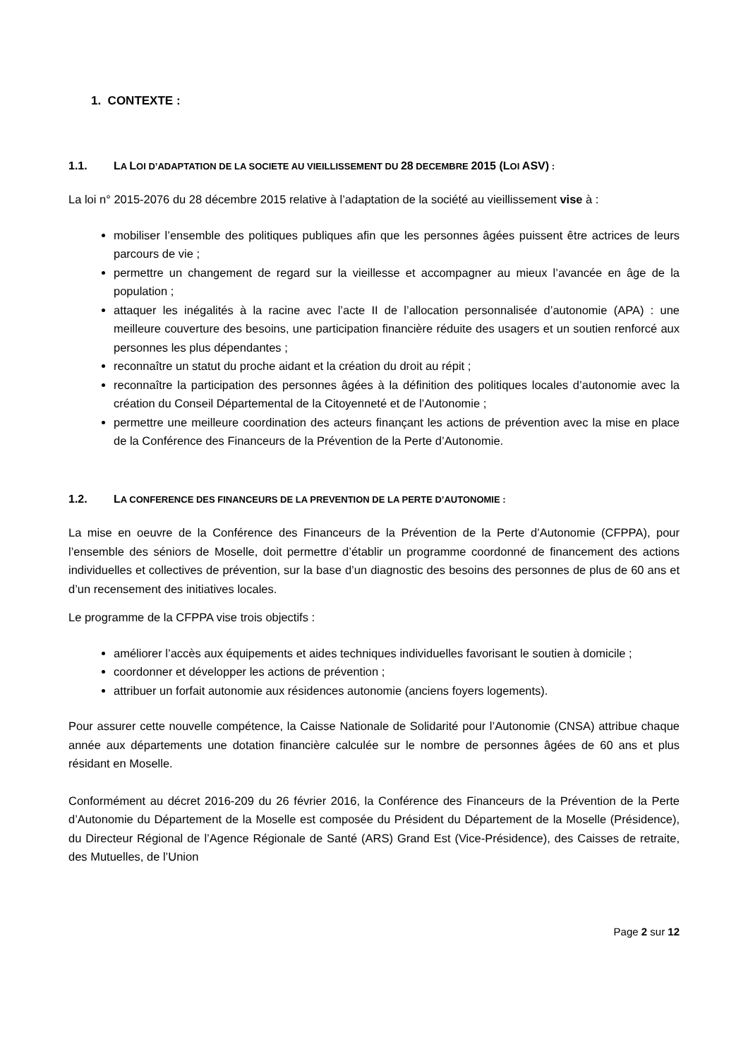1. CONTEXTE :
1.1. LA LOI D’ADAPTATION DE LA SOCIETE AU VIEILLISSEMENT DU 28 DECEMBRE 2015 (LOI ASV) :
La loi n° 2015-2076 du 28 décembre 2015 relative à l’adaptation de la société au vieillissement vise à :
mobiliser l’ensemble des politiques publiques afin que les personnes âgées puissent être actrices de leurs parcours de vie ;
permettre un changement de regard sur la vieillesse et accompagner au mieux l’avancée en âge de la population ;
attaquer les inégalités à la racine avec l’acte II de l’allocation personnalisée d’autonomie (APA) : une meilleure couverture des besoins, une participation financière réduite des usagers et un soutien renforcé aux personnes les plus dépendantes ;
reconnaître un statut du proche aidant et la création du droit au répit ;
reconnaître la participation des personnes âgées à la définition des politiques locales d’autonomie avec la création du Conseil Départemental de la Citoyenneté et de l’Autonomie ;
permettre une meilleure coordination des acteurs finançant les actions de prévention avec la mise en place de la Conférence des Financeurs de la Prévention de la Perte d’Autonomie.
1.2. LA CONFERENCE DES FINANCEURS DE LA PREVENTION DE LA PERTE D’AUTONOMIE :
La mise en oeuvre de la Conférence des Financeurs de la Prévention de la Perte d’Autonomie (CFPPA), pour l’ensemble des séniors de Moselle, doit permettre d’établir un programme coordonné de financement des actions individuelles et collectives de prévention, sur la base d’un diagnostic des besoins des personnes de plus de 60 ans et d’un recensement des initiatives locales.
Le programme de la CFPPA vise trois objectifs :
améliorer l’accès aux équipements et aides techniques individuelles favorisant le soutien à domicile ;
coordonner et développer les actions de prévention ;
attribuer un forfait autonomie aux résidences autonomie (anciens foyers logements).
Pour assurer cette nouvelle compétence, la Caisse Nationale de Solidarité pour l’Autonomie (CNSA) attribue chaque année aux départements une dotation financière calculée sur le nombre de personnes âgées de 60 ans et plus résidant en Moselle.
Conformément au décret 2016-209 du 26 février 2016, la Conférence des Financeurs de la Prévention de la Perte d’Autonomie du Département de la Moselle est composée du Président du Département de la Moselle (Présidence), du Directeur Régional de l’Agence Régionale de Santé (ARS) Grand Est (Vice-Présidence), des Caisses de retraite, des Mutuelles, de l’Union
Page 2 sur 12